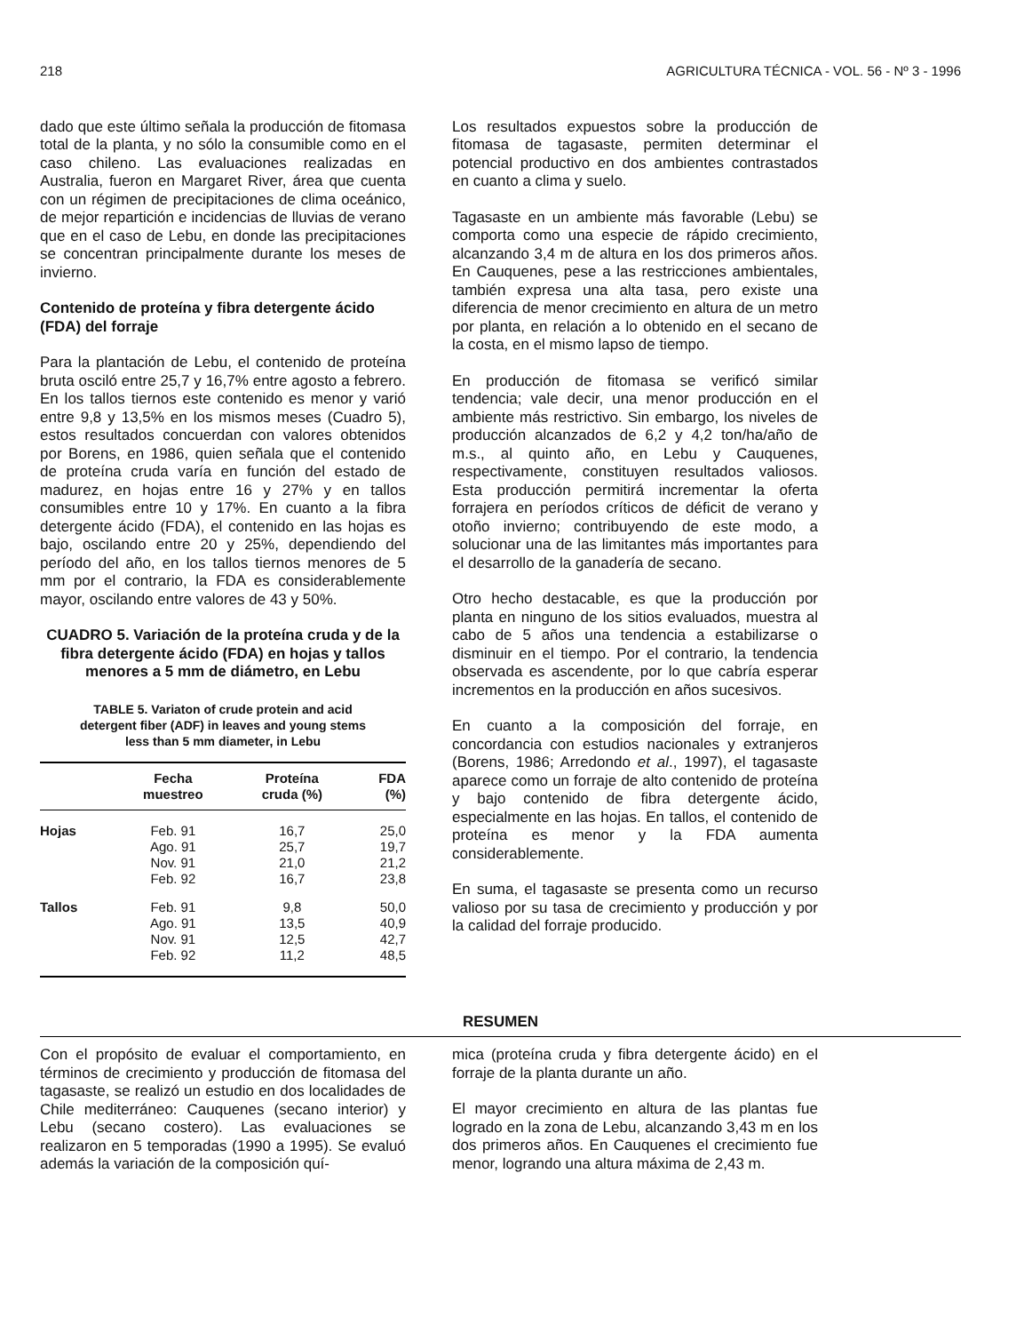218 AGRICULTURA TÉCNICA - VOL. 56 - Nº 3 - 1996
dado que este último señala la producción de fitomasa total de la planta, y no sólo la consumible como en el caso chileno. Las evaluaciones realizadas en Australia, fueron en Margaret River, área que cuenta con un régimen de precipitaciones de clima oceánico, de mejor repartición e incidencias de lluvias de verano que en el caso de Lebu, en donde las precipitaciones se concentran principalmente durante los meses de invierno.
Contenido de proteína y fibra detergente ácido (FDA) del forraje
Para la plantación de Lebu, el contenido de proteína bruta osciló entre 25,7 y 16,7% entre agosto a febrero. En los tallos tiernos este contenido es menor y varió entre 9,8 y 13,5% en los mismos meses (Cuadro 5), estos resultados concuerdan con valores obtenidos por Borens, en 1986, quien señala que el contenido de proteína cruda varía en función del estado de madurez, en hojas entre 16 y 27% y en tallos consumibles entre 10 y 17%. En cuanto a la fibra detergente ácido (FDA), el contenido en las hojas es bajo, oscilando entre 20 y 25%, dependiendo del período del año, en los tallos tiernos menores de 5 mm por el contrario, la FDA es considerablemente mayor, oscilando entre valores de 43 y 50%.
CUADRO 5. Variación de la proteína cruda y de la fibra detergente ácido (FDA) en hojas y tallos menores a 5 mm de diámetro, en Lebu
TABLE 5. Variaton of crude protein and acid detergent fiber (ADF) in leaves and young stems less than 5 mm diameter, in Lebu
| | Fecha muestreo | Proteína cruda (%) | FDA (%) |
| --- | --- | --- | --- |
| Hojas | Feb. 91 | 16,7 | 25,0 |
| | Ago. 91 | 25,7 | 19,7 |
| | Nov. 91 | 21,0 | 21,2 |
| | Feb. 92 | 16,7 | 23,8 |
| Tallos | Feb. 91 | 9,8 | 50,0 |
| | Ago. 91 | 13,5 | 40,9 |
| | Nov. 91 | 12,5 | 42,7 |
| | Feb. 92 | 11,2 | 48,5 |
Los resultados expuestos sobre la producción de fitomasa de tagasaste, permiten determinar el potencial productivo en dos ambientes contrastados en cuanto a clima y suelo.
Tagasaste en un ambiente más favorable (Lebu) se comporta como una especie de rápido crecimiento, alcanzando 3,4 m de altura en los dos primeros años. En Cauquenes, pese a las restricciones ambientales, también expresa una alta tasa, pero existe una diferencia de menor crecimiento en altura de un metro por planta, en relación a lo obtenido en el secano de la costa, en el mismo lapso de tiempo.
En producción de fitomasa se verificó similar tendencia; vale decir, una menor producción en el ambiente más restrictivo. Sin embargo, los niveles de producción alcanzados de 6,2 y 4,2 ton/ha/año de m.s., al quinto año, en Lebu y Cauquenes, respectivamente, constituyen resultados valiosos. Esta producción permitirá incrementar la oferta forrajera en períodos críticos de déficit de verano y otoño invierno; contribuyendo de este modo, a solucionar una de las limitantes más importantes para el desarrollo de la ganadería de secano.
Otro hecho destacable, es que la producción por planta en ninguno de los sitios evaluados, muestra al cabo de 5 años una tendencia a estabilizarse o disminuir en el tiempo. Por el contrario, la tendencia observada es ascendente, por lo que cabría esperar incrementos en la producción en años sucesivos.
En cuanto a la composición del forraje, en concordancia con estudios nacionales y extranjeros (Borens, 1986; Arredondo et al., 1997), el tagasaste aparece como un forraje de alto contenido de proteína y bajo contenido de fibra detergente ácido, especialmente en las hojas. En tallos, el contenido de proteína es menor y la FDA aumenta considerablemente.
En suma, el tagasaste se presenta como un recurso valioso por su tasa de crecimiento y producción y por la calidad del forraje producido.
RESUMEN
Con el propósito de evaluar el comportamiento, en términos de crecimiento y producción de fitomasa del tagasaste, se realizó un estudio en dos localidades de Chile mediterráneo: Cauquenes (secano interior) y Lebu (secano costero). Las evaluaciones se realizaron en 5 temporadas (1990 a 1995). Se evaluó además la variación de la composición quí-
mica (proteína cruda y fibra detergente ácido) en el forraje de la planta durante un año.
El mayor crecimiento en altura de las plantas fue logrado en la zona de Lebu, alcanzando 3,43 m en los dos primeros años. En Cauquenes el crecimiento fue menor, logrando una altura máxima de 2,43 m.